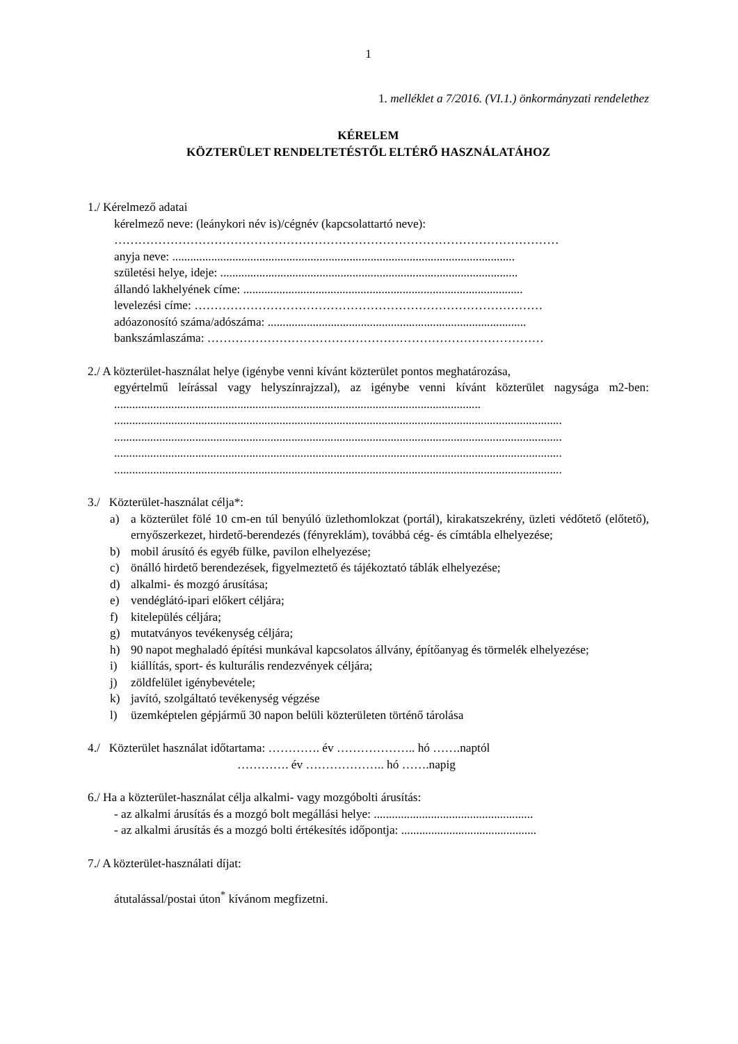1
1. melléklet a 7/2016. (VI.1.) önkormányzati rendelethez
KÉRELEM
KÖZTERÜLET RENDELTETÉSTŐL ELTÉRŐ HASZNÁLATÁHOZ
1./ Kérelmező adatai
kérelmező neve: (leánykori név is)/cégnév (kapcsolattartó neve):
…………………………………………………………………………………………………
anyja neve: ..................................................................................................................
születési helye, ideje: ...................................................................................................
állandó lakhelyének címe: .............................................................................................
levelezési címe: ……………………………………………………………………………
adóazonosító száma/adószáma: ......................................................................................
bankszámlaszáma: …………………………………………………………………………
2./ A közterület-használat helye (igénybe venni kívánt közterület pontos meghatározása,
egyértelmű leírással vagy helyszínrajzzal), az igénybe venni kívánt közterület nagysága m2-ben: ..........................................................................................................................
.....................................................................................................................................................
.....................................................................................................................................................
.....................................................................................................................................................
.....................................................................................................................................................
3./ Közterület-használat célja*:
a) a közterület fölé 10 cm-en túl benyúló üzlethomlokzat (portál), kirakatszekrény, üzleti védőtető (előtető), ernyőszerkezet, hirdető-berendezés (fényreklám), továbbá cég- és címtábla elhelyezése;
b) mobil árusító és egyéb fülke, pavilon elhelyezése;
c) önálló hirdető berendezések, figyelmeztető és tájékoztató táblák elhelyezése;
d) alkalmi- és mozgó árusítása;
e) vendéglátó-ipari előkert céljára;
f) kitelepülés céljára;
g) mutatványos tevékenység céljára;
h) 90 napot meghaladó építési munkával kapcsolatos állvány, építőanyag és törmelék elhelyezése;
i) kiállítás, sport- és kulturális rendezvények céljára;
j) zöldfelület igénybevétele;
k) javító, szolgáltató tevékenység végzése
l) üzemképtelen gépjármű 30 napon belüli közterületen történő tárolása
4./ Közterület használat időtartama: …………. év ……………….. hó …….naptól
…………. év ……………….. hó …….napig
6./ Ha a közterület-használat célja alkalmi- vagy mozgóbolti árusítás:
- az alkalmi árusítás és a mozgó bolt megállási helye: .....................................................
- az alkalmi árusítás és a mozgó bolti értékesítés időpontja: .............................................
7./ A közterület-használati díjat:
átutalással/postai úton<sup>*</sup> kívánom megfizetni.